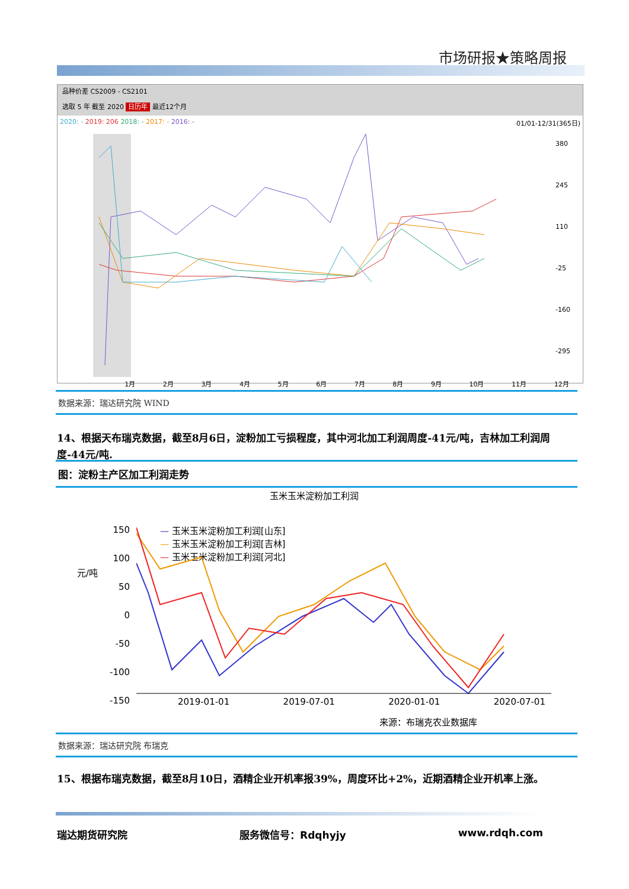市场研报★策略周报
品种价差 CS2009 - CS2101
选取 5 年 截至 2020 日历年 最近12个月
2020: - 2019: 206 2018: - 2017: - 2016: - 01/01-12/31(365日)
380
245
110
-25
-160
-295
1月 2月 3月 4月 5月 6月 7月 8月 9月 10月 11月 12月
数据来源：瑞达研究院 WIND
14、根据天布瑞克数据，截至8月6日，淀粉加工亏损程度，其中河北加工利润周度-41元/吨，吉林加工利润周度-44元/吨.
图：淀粉主产区加工利润走势
玉米玉米淀粉加工利润
— 玉米玉米淀粉加工利润[山东]
— 玉米玉米淀粉加工利润[吉林]
— 玉米玉米淀粉加工利润[河北]
元/吨
150
100
50
0
-50
-100
-150
2019-01-01 2019-07-01 2020-01-01 2020-07-01
来源：布瑞克农业数据库
数据来源：瑞达研究院 布瑞克
15、根据布瑞克数据，截至8月10日，酒精企业开机率报39%，周度环比+2%，近期酒精企业开机率上涨。
瑞达期货研究院 服务微信号：Rdqhyjy www.rdqh.com